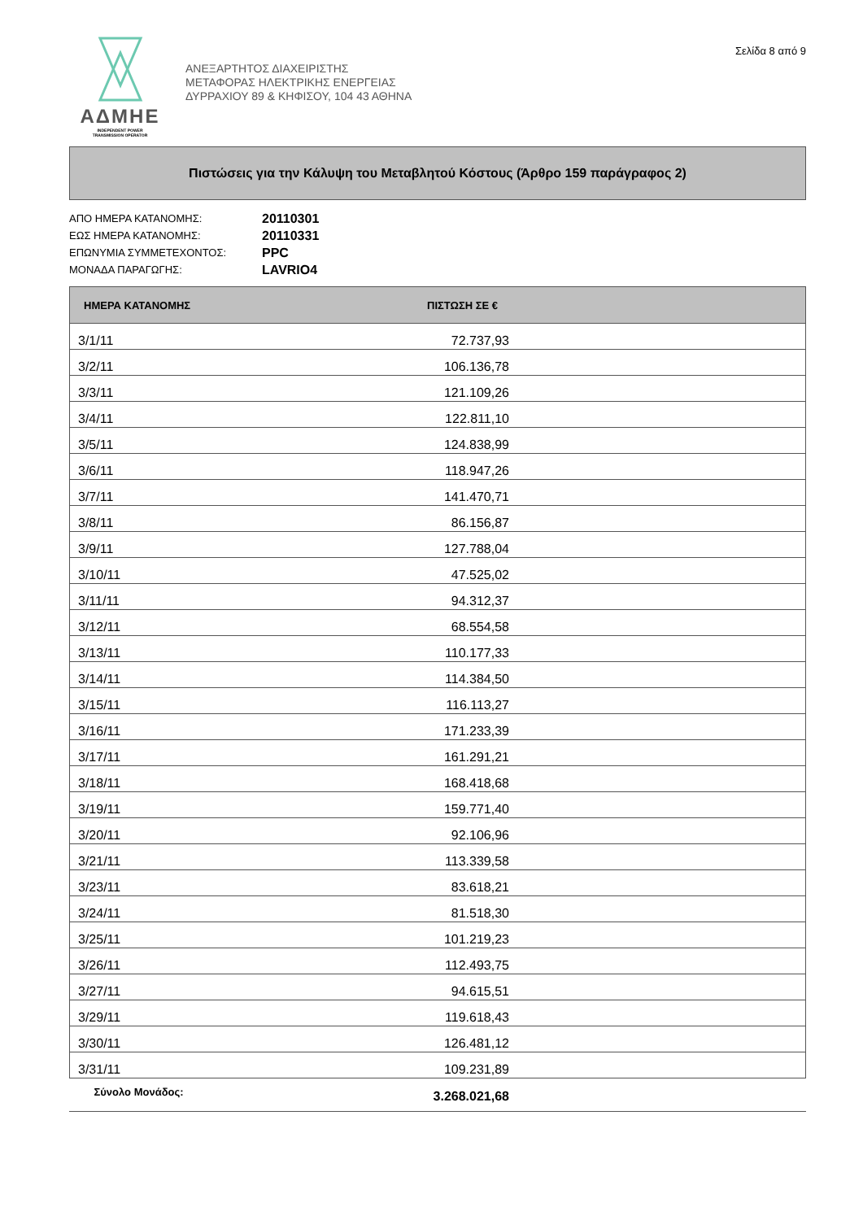ΑΔΜΗΕ
INDEPENDENT POWER
TRANSMISSION OPERATOR
ΑΝΕΞΑΡΤΗΤΟΣ ΔΙΑΧΕΙΡΙΣΤΗΣ
ΜΕΤΑΦΟΡΑΣ ΗΛΕΚΤΡΙΚΗΣ ΕΝΕΡΓΕΙΑΣ
ΔΥΡΡΑΧΙΟΥ 89 & ΚΗΦΙΣΟΥ, 104 43 ΑΘΗΝΑ
Σελίδα 8 από 9
Πιστώσεις για την Κάλυψη του Μεταβλητού Κόστους (Άρθρο 159 παράγραφος 2)
ΑΠΟ ΗΜΕΡΑ ΚΑΤΑΝΟΜΗΣ: 20110301
ΕΩΣ ΗΜΕΡΑ ΚΑΤΑΝΟΜΗΣ: 20110331
ΕΠΩΝΥΜΙΑ ΣΥΜΜΕΤΕΧΟΝΤΟΣ: PPC
ΜΟΝΑΔΑ ΠΑΡΑΓΩΓΗΣ: LAVRIO4
| ΗΜΕΡΑ ΚΑΤΑΝΟΜΗΣ | ΠΙΣΤΩΣΗ ΣΕ € | |
| --- | --- | --- |
| 3/1/11 | 72.737,93 | |
| 3/2/11 | 106.136,78 | |
| 3/3/11 | 121.109,26 | |
| 3/4/11 | 122.811,10 | |
| 3/5/11 | 124.838,99 | |
| 3/6/11 | 118.947,26 | |
| 3/7/11 | 141.470,71 | |
| 3/8/11 | 86.156,87 | |
| 3/9/11 | 127.788,04 | |
| 3/10/11 | 47.525,02 | |
| 3/11/11 | 94.312,37 | |
| 3/12/11 | 68.554,58 | |
| 3/13/11 | 110.177,33 | |
| 3/14/11 | 114.384,50 | |
| 3/15/11 | 116.113,27 | |
| 3/16/11 | 171.233,39 | |
| 3/17/11 | 161.291,21 | |
| 3/18/11 | 168.418,68 | |
| 3/19/11 | 159.771,40 | |
| 3/20/11 | 92.106,96 | |
| 3/21/11 | 113.339,58 | |
| 3/23/11 | 83.618,21 | |
| 3/24/11 | 81.518,30 | |
| 3/25/11 | 101.219,23 | |
| 3/26/11 | 112.493,75 | |
| 3/27/11 | 94.615,51 | |
| 3/29/11 | 119.618,43 | |
| 3/30/11 | 126.481,12 | |
| 3/31/11 | 109.231,89 | |
| Σύνολο Μονάδος: | 3.268.021,68 | |